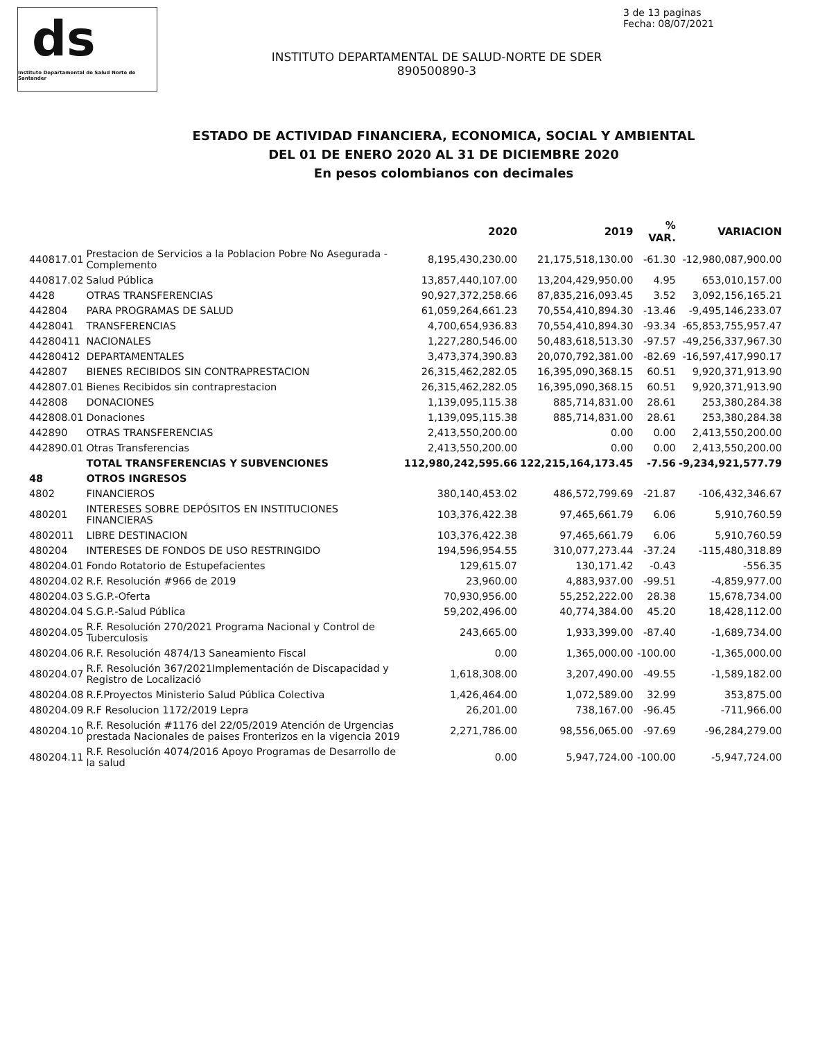ds
Instituto Departamental de Salud Norte de Santander
3 de 13 paginas
Fecha: 08/07/2021
INSTITUTO DEPARTAMENTAL DE SALUD-NORTE DE SDER
890500890-3
ESTADO DE ACTIVIDAD FINANCIERA, ECONOMICA, SOCIAL Y AMBIENTAL
DEL 01 DE ENERO 2020 AL 31 DE DICIEMBRE 2020
En pesos colombianos con decimales
| | | 2020 | 2019 | % VAR. | VARIACION |
| --- | --- | --- | --- | --- | --- |
| 440817.01 | Prestacion de Servicios a la Poblacion Pobre No Asegurada - Complemento | 8,195,430,230.00 | 21,175,518,130.00 | -61.30 | -12,980,087,900.00 |
| 440817.02 | Salud Pública | 13,857,440,107.00 | 13,204,429,950.00 | 4.95 | 653,010,157.00 |
| 4428 | OTRAS TRANSFERENCIAS | 90,927,372,258.66 | 87,835,216,093.45 | 3.52 | 3,092,156,165.21 |
| 442804 | PARA PROGRAMAS DE SALUD | 61,059,264,661.23 | 70,554,410,894.30 | -13.46 | -9,495,146,233.07 |
| 4428041 | TRANSFERENCIAS | 4,700,654,936.83 | 70,554,410,894.30 | -93.34 | -65,853,755,957.47 |
| 44280411 | NACIONALES | 1,227,280,546.00 | 50,483,618,513.30 | -97.57 | -49,256,337,967.30 |
| 44280412 | DEPARTAMENTALES | 3,473,374,390.83 | 20,070,792,381.00 | -82.69 | -16,597,417,990.17 |
| 442807 | BIENES RECIBIDOS SIN CONTRAPRESTACION | 26,315,462,282.05 | 16,395,090,368.15 | 60.51 | 9,920,371,913.90 |
| 442807.01 | Bienes Recibidos sin contraprestacion | 26,315,462,282.05 | 16,395,090,368.15 | 60.51 | 9,920,371,913.90 |
| 442808 | DONACIONES | 1,139,095,115.38 | 885,714,831.00 | 28.61 | 253,380,284.38 |
| 442808.01 | Donaciones | 1,139,095,115.38 | 885,714,831.00 | 28.61 | 253,380,284.38 |
| 442890 | OTRAS TRANSFERENCIAS | 2,413,550,200.00 | 0.00 | 0.00 | 2,413,550,200.00 |
| 442890.01 | Otras Transferencias | 2,413,550,200.00 | 0.00 | 0.00 | 2,413,550,200.00 |
| | TOTAL TRANSFERENCIAS Y SUBVENCIONES | 112,980,242,595.66 | 122,215,164,173.45 | -7.56 | -9,234,921,577.79 |
| 48 | OTROS INGRESOS | | | | |
| 4802 | FINANCIEROS | 380,140,453.02 | 486,572,799.69 | -21.87 | -106,432,346.67 |
| 480201 | INTERESES SOBRE DEPÓSITOS EN INSTITUCIONES FINANCIERAS | 103,376,422.38 | 97,465,661.79 | 6.06 | 5,910,760.59 |
| 4802011 | LIBRE DESTINACION | 103,376,422.38 | 97,465,661.79 | 6.06 | 5,910,760.59 |
| 480204 | INTERESES DE FONDOS DE USO RESTRINGIDO | 194,596,954.55 | 310,077,273.44 | -37.24 | -115,480,318.89 |
| 480204.01 | Fondo Rotatorio de Estupefacientes | 129,615.07 | 130,171.42 | -0.43 | -556.35 |
| 480204.02 | R.F. Resolución #966 de 2019 | 23,960.00 | 4,883,937.00 | -99.51 | -4,859,977.00 |
| 480204.03 | S.G.P.-Oferta | 70,930,956.00 | 55,252,222.00 | 28.38 | 15,678,734.00 |
| 480204.04 | S.G.P.-Salud Pública | 59,202,496.00 | 40,774,384.00 | 45.20 | 18,428,112.00 |
| 480204.05 | R.F. Resolución 270/2021 Programa Nacional y Control de Tuberculosis | 243,665.00 | 1,933,399.00 | -87.40 | -1,689,734.00 |
| 480204.06 | R.F. Resolución 4874/13 Saneamiento Fiscal | 0.00 | 1,365,000.00 | -100.00 | -1,365,000.00 |
| 480204.07 | R.F. Resolución 367/2021Implementación de Discapacidad y Registro de Localizació | 1,618,308.00 | 3,207,490.00 | -49.55 | -1,589,182.00 |
| 480204.08 | R.F.Proyectos Ministerio Salud Pública Colectiva | 1,426,464.00 | 1,072,589.00 | 32.99 | 353,875.00 |
| 480204.09 | R.F Resolucion 1172/2019 Lepra | 26,201.00 | 738,167.00 | -96.45 | -711,966.00 |
| 480204.10 | R.F. Resolución #1176 del 22/05/2019 Atención de Urgencias prestada Nacionales de paises Fronterizos en la vigencia 2019 | 2,271,786.00 | 98,556,065.00 | -97.69 | -96,284,279.00 |
| 480204.11 | R.F. Resolución 4074/2016 Apoyo Programas de Desarrollo de la salud | 0.00 | 5,947,724.00 | -100.00 | -5,947,724.00 |